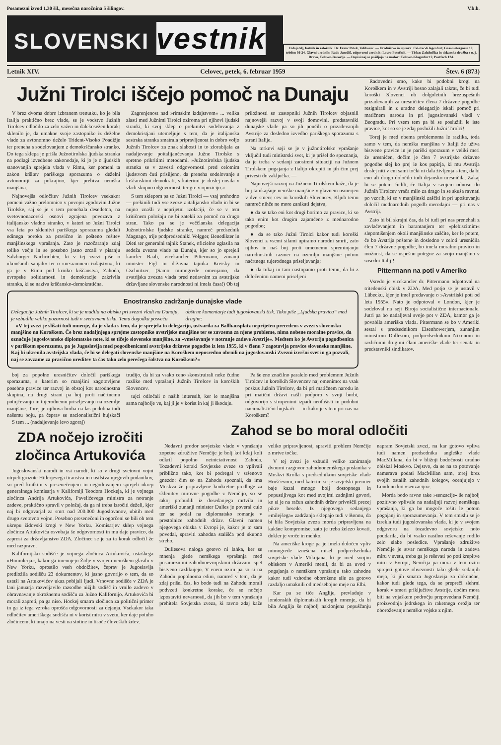Posamezni izvod 1.30 šil., mesečna naročnina 5 šilingov. V.b.b.
SLOVENSKI vestnik
Izdajatelj, lastnik in založnik: Dr. Franc Petek, Velikovec. — Uredništvo in uprava: Celovec-Klagenfurt, Gasometergasse 10, telefon 56-24. Glavni urednik: Rado Janežič, odgovorni urednik: Lovro Potočnik. — Tiska: Založniška in tiskarska družba z o. j. Drava, Celovec-Borovlje. — Dopisi naj se pošiljajo na naslov: Celovec-Klagenfurt 2, Postfach 124.
Letnik XIV. Celovec, petek, 6. februar 1959 Štev. 6 (873)
Južni Tirolci iščejo pomoč na Dunaju
V brez dvoma dobro izbranem trenutku, ko je bila Italija praktično brez vlade, se je vodstvo Južnih Tirolcev odločilo za zelo važen in dalekosežen korak: sklenilo je, da umakne svoje zastopnike iz deželne vlade za avtonomno deželo Trident-Visoko Poadižje ter preneha s sodelovanjem z demokrščansko stranko. Do tega sklepa je prišla Južnotirolska ljudska stranka na podlagi izvedbene zakonodaje, ki jo je o ljudskih stanovanjih sprejela vlada v Rimu, ker pomeni ta zakon kršitev pariškega sporazuma o deželni avtonomiji za pokrajino, kjer prebiva nemška manjšina.
Najnovejša odločitev Južnih Tirolcev vsekakor pomeni važno prelomnico v povojni zgodovini Južne Tirolske, saj se je s tem prenehala desetletna, na svetovnonazorski osnovi zgrajena povezava z italijansko vladno stranko, v kateri so Južni Tirolci vsa leta po sklenitvi pariškega sporazuma gledali edinega poroka za pravično in pošteno rešitev manjšinskega vprašanja. Zato je razočaranje zdaj toliko večje in se posebno jasno zrcali v pisanju Salzburger Nachrichten, ki v tej zvezi piše o »končanih sanjah« ter o »nesramnem izdajstvu«, ki ga je v Rimu pod krinko krščanstva, Zahoda, evropske solidarnosti in demokracije zakrivila stranka, ki se naziva krščansko-demokratična.
Zagrenjenost nad »rimskim izdajstvom« ... velika zlasti med Južnimi Tirolci oziroma pri njihovi ljudski stranki, ki svoj sklep o prekinitvi sodelovanja z demokristjani utemeljuje s tem, da je italijanska sestrska stranka smatrala pripravljenost in dobro voljo Južnih Tirolcev za znak slabosti in to zlorabljala za nadaljevanje poitalijančevanja Južne Tirolske s spretno prikritimi metodami. »Južnotirolska ljudska stranka se v zavesti odgovornosti pred celotnim ljudstvom čuti prisiljeno, da preneha sodelovanje s krščanskimi demokrati, s katerimi je doslej nosila v vladi skupno odgovornost, ter gre v opozicijo.«
S tem sklepom pa so Južni Tirolci — vsaj prehodno — prekinili tudi vse zveze z italijansko vlado in bi se nujno znašli v neprijetni izolaciji, če se v tem kritičnem položaju ne bi zatekli za pomoč na drugo stran. Tako pa se je veččlanska delegacija Južnotirolske ljudske stranke, namreč predsednik Magnago, trije podpredsedniki Volgger, Benedikter in Dietl ter generalni tajnik Stanek, oficielno zglasila na sedežu zvezne vlade na Dunaju, kjer so jo sprejeli kancler Raab, vicekancler Pittermann, zunanji minister Figl in državna tajnika Kreisky in Gschnitzer. (Samo mimogrede omenjamo, da avstrijska zvezna vlada pred nedavnim za avstrijske državljane slovenske narodnosti ni imela časa!) Ob tej priložnosti so zastopniki Južnih Tirolcev objasnili najnovejši razvoj v svoji domovini, predstavniki dunajske vlade pa so jih poučili o prizadevanjih Avstrije za dosledno izvedbo pariškega sporazuma s strani Italije.
Na torkovi seji se je v južnotirolsko vprašanje vključil tudi ministrski svet, ki je prišel do spoznanja, da je treba v sedanji zaostreni situaciji na Južnem Tirolskem pogajanja z Italijo okrepiti in jih čim prej privesti do zaključka. —
Najnovejši razvoj na Južnem Tirolskem kaže, da je boj tamkajšnje nemške manjšine v glavnem usmerjen v dve smeri: cev in koroških Slovencev. Kljub temu namreč nihče ne more zanikati dejstva,
● da se tako eni kot drugi borimo za pravice, ki so tako enim kot drugim zajamčene z mednarodno pogodbo;
● da se tako Južni Tirolci kakor tudi koroški Slovenci z vsemi silami upiramo narodni smrti, zato njihov in naš boj proti umetnemu spreminjanju narodnostnih razmer na ozemlju manjšine potom načrtnega tujerodnega priseljevanja;
● da tukaj in tam nastopamo proti temu, da bi z določenimi nameni priseljeni
Enostransko zadržanje dunajske vlade
Delegacija Južnih Tirolcev, ki se je mudila na obisku pri zvezni vladi na Dunaju, je vzbudila veliko pozornost tudi v svetovnem tisku. Temu dogodku posveča obširne komentarje tudi jugoslovanski tisk. Tako piše „Ljudska pravica“ med drugim:
»V tej zvezi je slišati tudi mnenje, da je vlada s tem, da je sprejela to delegacijo, ustvarila za Ballhausplatz neprijeten precedens v zvezi s slovensko manjšino na Koroškem. Če brez nadaljnjega sprejme zastopnike avstrijske manjšine ter se zavzema za njene probleme, nima nobene moralne pravice, da označuje jugoslovanske diplomatske note, ki se tičejo slovenske manjšine, za »vmešavanje v notranje zadeve Avstrije«. Medtem ko je Avstrija pogodbenica v pariškem sporazumu, pa je Jugoslavija med pogodbenicami avstrijske državne pogodbe iz leta 1955, ki v členu 7 zagotavlja pravice slovenske manjšine. Kaj bi ukrenila avstrijska vlada, če bi se delegati slovenske manjšine na Koroškem neposredno obrnili na jugoslovanski Zvezni izvršni svet in ga pozvali, naj se zavzame za pravično ureditev ta čas tako zelo perečega šolstva na Koroškem?«
boj za popolno uresničitev določil pariškega sporazuma, s katerim so manjšini zagotovljene posebne pravice ter razvoj in obstoj kot narodnostna skupina, na drugi strani pa boj proti načrtnemu potujčevanju in tujerodnemu priseljevanju na ozemlje manjšine. Torej je njihova borba na las podobna tudi našemu boju, pa čeprav se nacionalistični hujskači trudijo, da bi za vsako ceno skonstruirali neke čudne razlike med vprašanji Južnih Tirolcev in koroških Slovencev.
tujci odločali o naših interesih, ker le manjšina sama najbolje ve, kaj ji je v korist in kaj ji škoduje.
Pa še eno značilno paralelo med problemom Južnih Tirolcev in koroških Slovencev naj omenimo: na vsak poskus Južnih Tirolcev, da bi pri matičnem narodu in pri matični državi našli podporo v svoji borbi, odgovorijo s strupenimi izpadi neofašisti in podobni nacionalistični hujskači — in kako je s tem pri nas na Koroškem?
Radovedni smo, kako bi podobni krogi na Koroškem in v Avstriji besno zalajali takrat, če bi tudi koroški Slovenci ob dolgoletnih brezuspešnih prizadevanjih za uresničitev člena 7 državne pogodbe resignirali in z uradno delegacijo iskali pomoč pri matičnem narodu in pri jugoslovanski vladi v Beogradu. Pri vsem tem pa bi se poslužili le iste pravice, kot so se je zdaj poslužili Južni Tirolci!
Torej je med obema problemoma le razlika, toda samo v tem, da nemška manjšina v Italiji že uživa bistvene pravice in je pariški sporazum v veliki meri že uresničen, dočim je člen 7 avstrijske državne pogodbe slej ko prej le kos papirja, ki mu Avstrija doslej niti v eni sami točki ni dala življenja s tem, da bi eno ali drugo določilo tudi dejansko uresničila. Zakaj bi se potem čudili, če Italija v svojem odnosu do Južnih Tirolcev vrača milo za drago in se skuša ravnati po vzorih, ki so v manjšinski zaščiti in pri upoštevanju določil mednarodnih pogodb merodajni — pri nas v Avstriji.
Zato bi bil skrajni čas, da bi tudi pri nas prenehali z zavlačevanjem in barantanjem ter »plebiscitnim« slepomišenjem okoli manjšinske zaščite, ker le potem, če bo Avstrija pošteno in dosledno v celoti uresničila člen 7 državne pogodbe, bo imela moralno pravico in možnost, da se uspešno potegne za svojo manjšino v sosedni Italiji!
Pittermann na poti v Ameriko
Vsredo je vicekancler dr. Pittermann odpotoval na tritedenski obisk v ZDA. Med potjo se je ustavil v Lübecku, kjer je imel predavanje o »Avstriiski poti od leta 1955«. Nato je odpotoval v London, kjer je sodeloval na seji Biroja socialistične internacionale. Jutri pa bo nadaljeval svojo pot v ZDA, kamor ga je povabila ameriška vlada. Pittermann se bo v Ameriki sestal s predsednikom Eisenhowerjem, zunanjim ministrom Dullesom, podpredsednikom Nixonom in različnimi drugimi člani ameriške vlade ter senata in predstavniki sindikatov.
S tem ... (nadaljevanje levo zgoraj)
ZDA nočejo izročiti zločinca Artukovića
Jugoslovanski narodi in vsi narodi, ki so v drugi svetovni vojni utrpeli grozote Hitlerjevega tiranstva in nasilstva njegovih podanikov, so pred kratkim s presenečenjem in negodovanjem sprejeli ukrep generalnega komisarja v Kaliforniji Teodora Hockeja, ki je vojnega zločinca Andrija Artukovića, Pavelićevega ministra za notranje zadeve, praktično spravil v položaj, da ga ni treba izročiti deželi, kjer naj bi odgovarjal za smrt nad 200.000 Jugoslovanov, ubitih med drugo svetovno vojno. Posebno presenečeni in ogorčeni so bili ob tem ukrepu židovski krogi v New Yorku. Komisarjev sklep vojnega zločinca Artukovića osvobaja še odgovornosti in mu daje pravico, da zaprosi za državljanstvo ZDA. Zločinec se je za ta korak odločil že med razpravo.
Kalifornijsko sodišče je vojnega zločinca Artukovića, ustaškega »Himmlerja«, kakor ga imenujejo Židje v svojem nemškem glasilu v New Yorku, oprostilo vseh obdolžitev, čeprav je Jugoslavija predložila sodišču 23 dokumentov, ki jasno govorijo o tem, da so ustaši na Artukovićev ukaz pobijali ljudi. Vrhovno sodišče v ZDA je lani januarja razveljavilo razsodbe nižjih sodišč in vrnilo zadevo v obravnavanje okrožnemu sodišču za Južno Kalifornijo. Artukovića bi morali zapreti, pa ga niso. Hockej smatra zločinca za politični primer in ga iz tega vzroka oprošča odgovornosti za dejanja. Vsekakor taka odločitev ameriškega sodišča ni v korist miru v svetu, ker daje potuho zločincem, ki imajo na vesti na stotine in tisoče človeških žrtev.
Zahod se bo moral odločiti
Nedavni prodor sovjetske vlade v vprašanju zopetne združitve Nemčije je bolj kot kdaj koli odkril popolno neiniciativnost Zahoda. Tozadevni koraki Sovjetske zveze so vplivali približno tako, kot bi podregal v sršenovo gnezdo: čim so na Zahodu spoznali, da ima Moskva že pripravljene konkretne predloge za sklenitev mirovne pogodbe z Nemčijo, so se takoj prebudili iz dosedanjega mrtvila in ameriški zunanji minister Dulles je poveral culo ter se podal na diplomatsko romanje v prestolnice zahodnih držav. Glavni namen njegovega obiska v Evropi je, kakor je to sam povedal, spraviti zahodna stališča pod skupno streho.
Dullesova naloga gotovo ni lahka, ker se mnenja glede nemškega vprašanja med posameznimi zahodnoevropskimi državami spet bistveno razlikujejo. V enem oziru pa so si na Zahodu popolnoma edini, namreč v tem, da je zdaj prišel čas, ko bodo tudi na Zahodu morali podvzeti konkretne korake, če se nočejo izpostaviti nevarnosti, da jih bo v tem vprašanju prehitela Sovjetska zveza, ki ravno zdaj kaže veliko pripravljenost, spraviti problem Nemčije z mrtve točke.
V tej zvezi je vzbudil veliko zanimanje dvourni razgovor zahodnonemškega poslanika v Moskvi Krolla s predsednikom sovjetske vlade Hruščevom, med katerim se je sovjetski premier baje kazal mnogo bolj dostopnega in popustljivega kot med svojimi zadnjimi govori, ko si je na račun zahodnih držav privoščil precej pikre besede. Iz njegovega sedanjega »milejšega« zadržanja sklepajo tudi v Bonnu, da bi bila Sovjetska zveza morda pripravljena na kakšne kompromise, zato je treba železo kovati, dokler je vroče in mehko.
Na ameriške kroge pa je imela določen vpliv mimogrede iznešena misel podpredsednika sovjetske vlade Mikojana, ki je med svojim obiskom v Ameriki menil, da bi za uvod v pogajanja o nemškem vprašanju tako zahodne kakor tudi vzhodne oborožene sile za gotovo razdaljo umaknili od medsebojne meje na Elbi.
Kar pa se tiče Anglije, prevladuje v londonskih diplomatskih krogih mnenje, da bi bila Anglija še najbolj naklonjena popuščanju napram Sovjetski zvezi, na kar gotovo vpliva tudi namen predsedni­ka angleške vlade MacMillana, da bi v bližnji bodočnosti uradno obiskal Moskvo. Dejstvo, da se na to potovanje namerava podati MacMillan sam, torej brez svojih ostalih zahodnih kolegov, ocenjujejo v Londonu kot »senzacijo«.
Morda bodo ravno take »senzacije« še najbolj pozitivno vplivale na nadaljnji razvoj nemškega vprašanja, ki ga bo mogoče rešiti le potom pogajanj in sporazumevanja. V tem smislu se je izrekla tudi jugoslovanska vlada, ki je v svojem odgovoru na tozadevno sovjetsko noto poudarila, da bi vsako nasilno reševanje rodilo zelo slabe posledice. Vprašanje združitve Nemčije je stvar nemškega naroda in zadeva miru v svetu, treba ga je reševati po poti krepitve miru v Evropi, Nemčija pa mora v tem oziru sprejeti gotove obveznosti tako glede sedanjih meja, ki jih smatra Jugoslavija za dokončne, kakor tudi glede tega, da se prepreči slehrni korak v smeri priključitve Avstrije, dočim mora biti na vojaškem področju prepovedana Nemčiji proizvodnja jedrskega in raketnega orožja ter oboroževanje nemške vojske z njim.